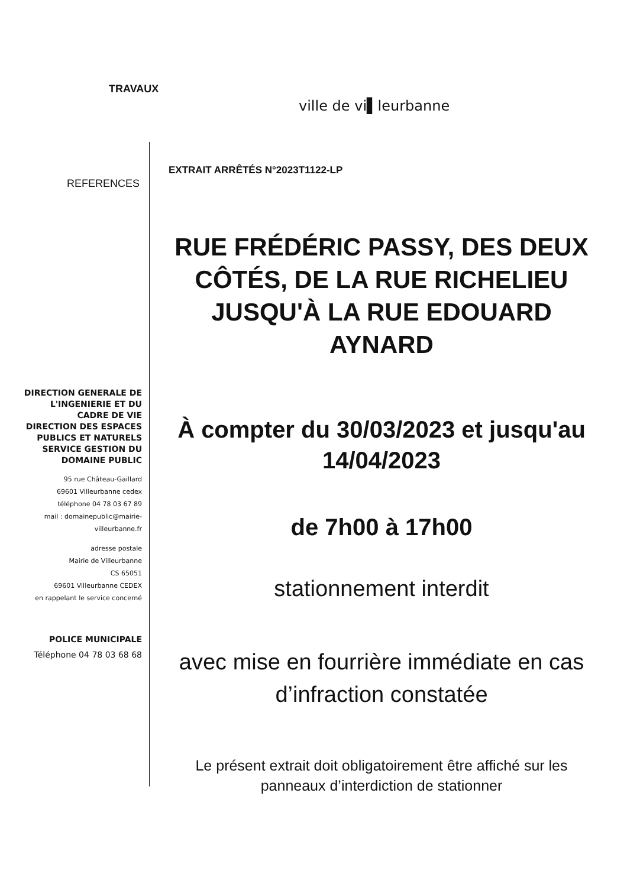TRAVAUX
ville de vi▌leurbanne
EXTRAIT ARRÊTÉS N°2023T1122-LP
REFERENCES
DIRECTION GENERALE DE L'INGENIERIE ET DU CADRE DE VIE
DIRECTION DES ESPACES PUBLICS ET NATURELS
SERVICE GESTION DU DOMAINE PUBLIC
95 rue Château-Gaillard
69601 Villeurbanne cedex
téléphone 04 78 03 67 89
mail : domainepublic@mairie-villeurbanne.fr
adresse postale
Mairie de Villeurbanne
CS 65051
69601 Villeurbanne CEDEX
en rappelant le service concerné
POLICE MUNICIPALE
Téléphone 04 78 03 68 68
RUE FRÉDÉRIC PASSY, DES DEUX CÔTÉS, DE LA RUE RICHELIEU JUSQU'À LA RUE EDOUARD AYNARD
À compter du 30/03/2023 et jusqu'au 14/04/2023
de 7h00 à 17h00
stationnement interdit
avec mise en fourrière immédiate en cas d’infraction constatée
Le présent extrait doit obligatoirement être affiché sur les panneaux d’interdiction de stationner